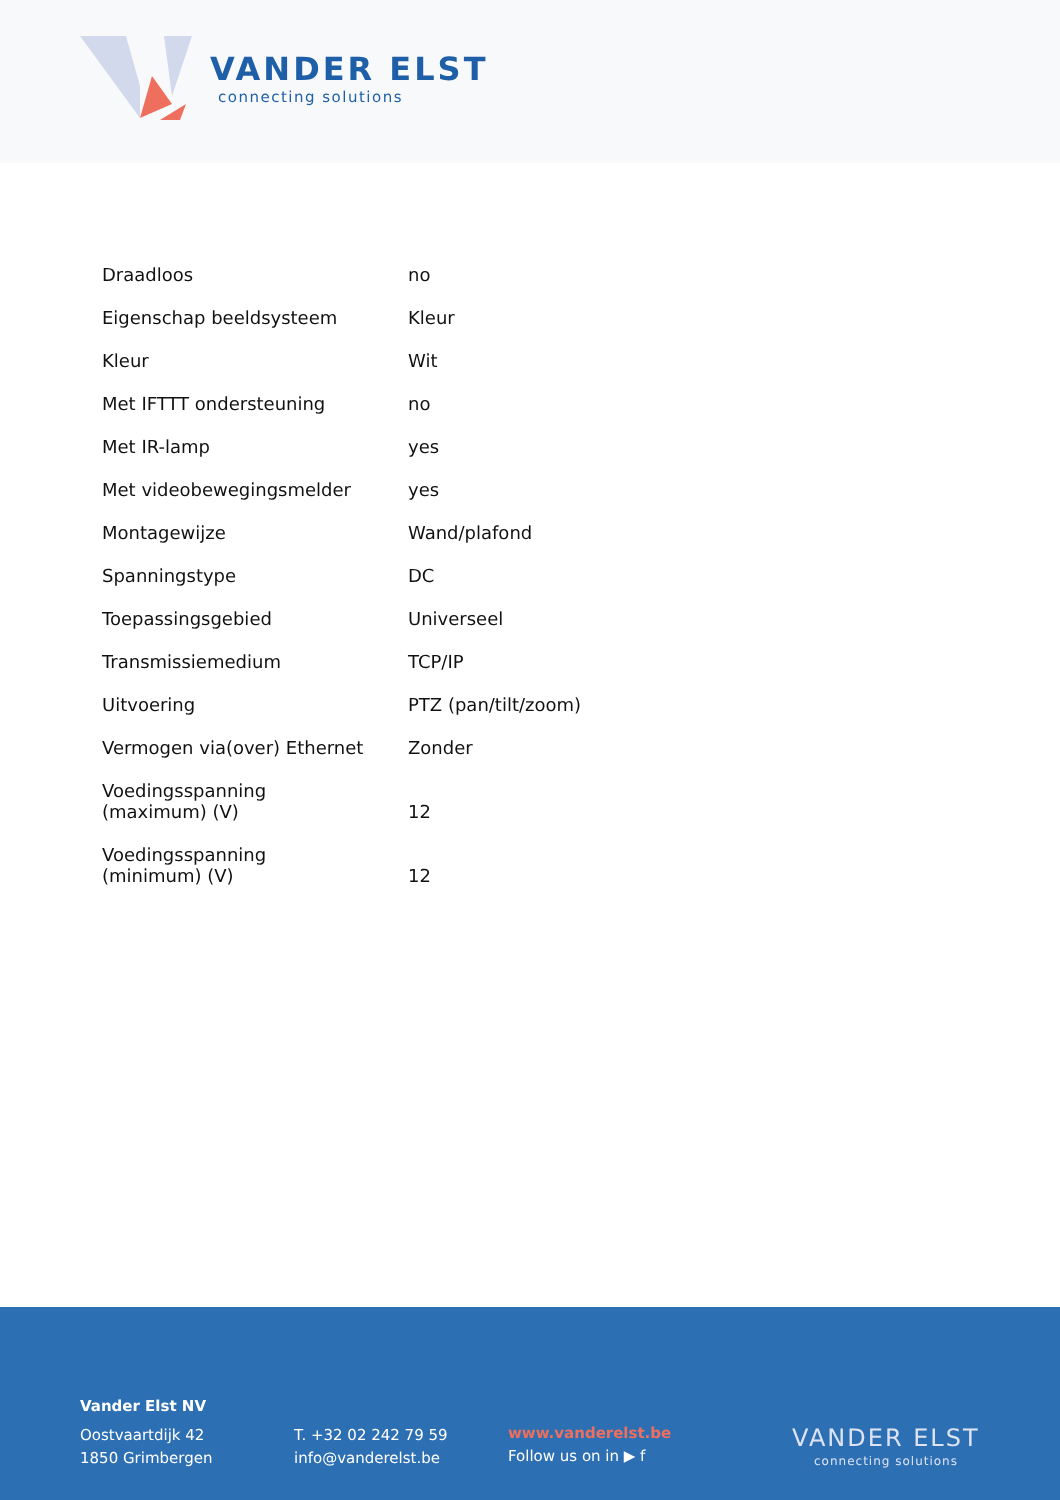VANDER ELST
connecting solutions
| Draadloos | no |
| Eigenschap beeldsysteem | Kleur |
| Kleur | Wit |
| Met IFTTT ondersteuning | no |
| Met IR-lamp | yes |
| Met videobewegingsmelder | yes |
| Montagewijze | Wand/plafond |
| Spanningstype | DC |
| Toepassingsgebied | Universeel |
| Transmissiemedium | TCP/IP |
| Uitvoering | PTZ (pan/tilt/zoom) |
| Vermogen via(over) Ethernet | Zonder |
| Voedingsspanning (maximum) (V) | 12 |
| Voedingsspanning (minimum) (V) | 12 |
Vander Elst NV
Oostvaartdijk 42
1850 Grimbergen
T. +32 02 242 79 59
info@vanderelst.be
www.vanderelst.be
Follow us on in ▶ f
VANDER ELST
connecting solutions